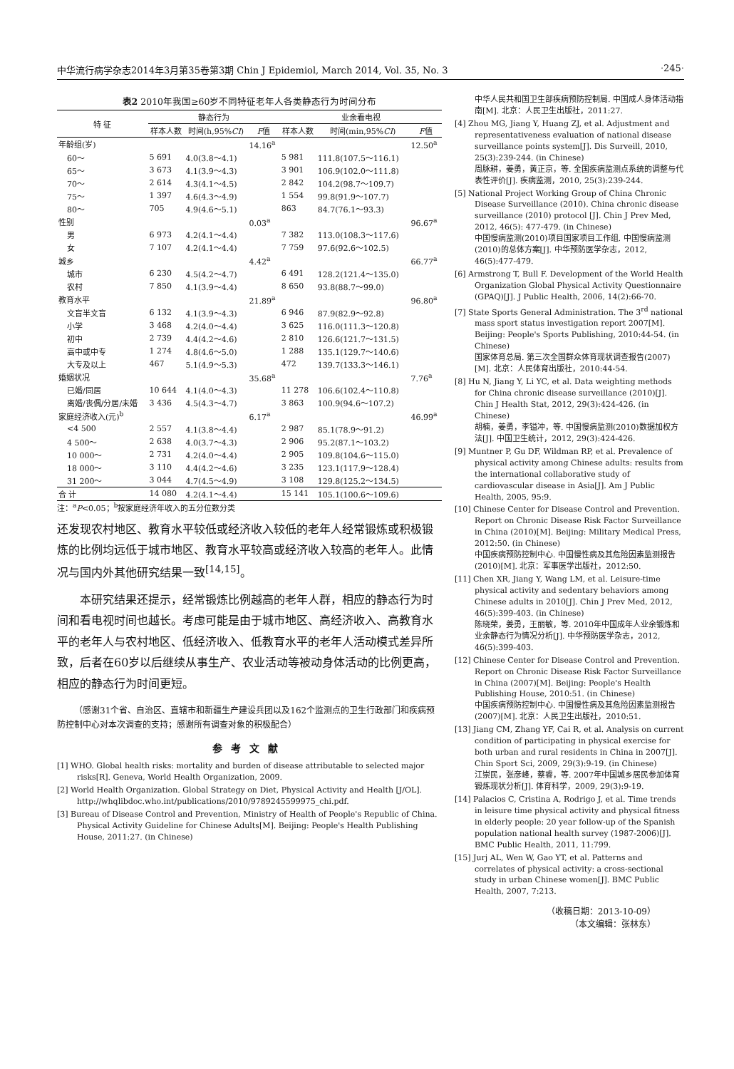中华流行病学杂志2014年3月第35卷第3期 Chin J Epidemiol, March 2014, Vol. 35, No. 3 ·245·
表2 2010年我国≥60岁不同特征老年人各类静态行为时间分布
| 特 征 | 静态行为 | | | 业余看电视 | | |
| --- | --- | --- | --- | --- | --- | --- |
| | 样本人数 | 时间(h,95% CI ) | F 值 | 样本人数 | 时间(min,95% CI ) | F 值 |
| 年龄组(岁) | | | 14.16<sup>a</sup> | | | 12.50<sup>a</sup> |
| 60～ | 5 691 | 4.0(3.8～4.1) | | 5 981 | 111.8(107.5～116.1) | |
| 65～ | 3 673 | 4.1(3.9～4.3) | | 3 901 | 106.9(102.0～111.8) | |
| 70～ | 2 614 | 4.3(4.1～4.5) | | 2 842 | 104.2(98.7～109.7) | |
| 75～ | 1 397 | 4.6(4.3～4.9) | | 1 554 | 99.8(91.9～107.7) | |
| 80～ | 705 | 4.9(4.6～5.1) | | 863 | 84.7(76.1～93.3) | |
| 性别 | | | 0.03<sup>a</sup> | | | 96.67<sup>a</sup> |
| 男 | 6 973 | 4.2(4.1～4.4) | | 7 382 | 113.0(108.3～117.6) | |
| 女 | 7 107 | 4.2(4.1～4.4) | | 7 759 | 97.6(92.6～102.5) | |
| 城乡 | | | 4.42<sup>a</sup> | | | 66.77<sup>a</sup> |
| 城市 | 6 230 | 4.5(4.2～4.7) | | 6 491 | 128.2(121.4～135.0) | |
| 农村 | 7 850 | 4.1(3.9～4.4) | | 8 650 | 93.8(88.7～99.0) | |
| 教育水平 | | | 21.89<sup>a</sup> | | | 96.80<sup>a</sup> |
| 文盲半文盲 | 6 132 | 4.1(3.9～4.3) | | 6 946 | 87.9(82.9～92.8) | |
| 小学 | 3 468 | 4.2(4.0～4.4) | | 3 625 | 116.0(111.3～120.8) | |
| 初中 | 2 739 | 4.4(4.2～4.6) | | 2 810 | 126.6(121.7～131.5) | |
| 高中或中专 | 1 274 | 4.8(4.6～5.0) | | 1 288 | 135.1(129.7～140.6) | |
| 大专及以上 | 467 | 5.1(4.9～5.3) | | 472 | 139.7(133.3～146.1) | |
| 婚姻状况 | | | 35.68<sup>a</sup> | | | 7.76<sup>a</sup> |
| 已婚/同居 | 10 644 | 4.1(4.0～4.3) | | 11 278 | 106.6(102.4～110.8) | |
| 离婚/丧偶/分居/未婚 | 3 436 | 4.5(4.3～4.7) | | 3 863 | 100.9(94.6～107.2) | |
| 家庭经济收入(元)<sup>b</sup> | | | 6.17<sup>a</sup> | | | 46.99<sup>a</sup> |
| <4 500 | 2 557 | 4.1(3.8～4.4) | | 2 987 | 85.1(78.9～91.2) | |
| 4 500～ | 2 638 | 4.0(3.7～4.3) | | 2 906 | 95.2(87.1～103.2) | |
| 10 000～ | 2 731 | 4.2(4.0～4.4) | | 2 905 | 109.8(104.6～115.0) | |
| 18 000～ | 3 110 | 4.4(4.2～4.6) | | 3 235 | 123.1(117.9～128.4) | |
| 31 200～ | 3 044 | 4.7(4.5～4.9) | | 3 108 | 129.8(125.2～134.5) | |
| 合 计 | 14 080 | 4.2(4.1～4.4) | | 15 141 | 105.1(100.6～109.6) | |
注：<sup>a</sup>P<0.05；<sup>b</sup>按家庭经济年收入的五分位数分类
还发现农村地区、教育水平较低或经济收入较低的老年人经常锻炼或积极锻炼的比例均远低于城市地区、教育水平较高或经济收入较高的老年人。此情况与国内外其他研究结果一致<sup>[14,15]</sup>。
本研究结果还提示，经常锻炼比例越高的老年人群，相应的静态行为时间和看电视时间也越长。考虑可能是由于城市地区、高经济收入、高教育水平的老年人与农村地区、低经济收入、低教育水平的老年人活动模式差异所致，后者在60岁以后继续从事生产、农业活动等被动身体活动的比例更高，相应的静态行为时间更短。
（感谢31个省、自治区、直辖市和新疆生产建设兵团以及162个监测点的卫生行政部门和疾病预防控制中心对本次调查的支持；感谢所有调查对象的积极配合）
参考文献
[1] WHO. Global health risks: mortality and burden of disease attributable to selected major risks[R]. Geneva, World Health Organization, 2009.
[2] World Health Organization. Global Strategy on Diet, Physical Activity and Health [J/OL]. http://whqlibdoc.who.int/publications/2010/9789245599975_chi.pdf.
[3] Bureau of Disease Control and Prevention, Ministry of Health of People's Republic of China. Physical Activity Guideline for Chinese Adults[M]. Beijing: People's Health Publishing House, 2011:27. (in Chinese)
中华人民共和国卫生部疾病预防控制局. 中国成人身体活动指南[M]. 北京：人民卫生出版社，2011:27.
[4] Zhou MG, Jiang Y, Huang ZJ, et al. Adjustment and representativeness evaluation of national disease surveillance points system[J]. Dis Surveill, 2010, 25(3):239-244. (in Chinese)
周脉耕，姜勇，黄正京，等. 全国疾病监测点系统的调整与代表性评价[J]. 疾病监测，2010, 25(3):239-244.
[5] National Project Working Group of China Chronic Disease Surveillance (2010). China chronic disease surveillance (2010) protocol [J]. Chin J Prev Med, 2012, 46(5): 477-479. (in Chinese)
中国慢病监测(2010)项目国家项目工作组. 中国慢病监测(2010)的总体方案[J]. 中华预防医学杂志，2012, 46(5):477-479.
[6] Armstrong T, Bull F. Development of the World Health Organization Global Physical Activity Questionnaire (GPAQ)[J]. J Public Health, 2006, 14(2):66-70.
[7] State Sports General Administration. The 3<sup>rd</sup> national mass sport status investigation report 2007[M]. Beijing: People's Sports Publishing, 2010:44-54. (in Chinese)
国家体育总局. 第三次全国群众体育现状调查报告(2007)[M]. 北京：人民体育出版社，2010:44-54.
[8] Hu N, Jiang Y, Li YC, et al. Data weighting methods for China chronic disease surveillance (2010)[J]. Chin J Health Stat, 2012, 29(3):424-426. (in Chinese)
胡楠，姜勇，李镒冲，等. 中国慢病监测(2010)数据加权方法[J]. 中国卫生统计，2012, 29(3):424-426.
[9] Muntner P, Gu DF, Wildman RP, et al. Prevalence of physical activity among Chinese adults: results from the international collaborative study of cardiovascular disease in Asia[J]. Am J Public Health, 2005, 95:9.
[10] Chinese Center for Disease Control and Prevention. Report on Chronic Disease Risk Factor Surveillance in China (2010)[M]. Beijing: Military Medical Press, 2012:50. (in Chinese)
中国疾病预防控制中心. 中国慢性病及其危险因素监测报告(2010)[M]. 北京：军事医学出版社，2012:50.
[11] Chen XR, Jiang Y, Wang LM, et al. Leisure-time physical activity and sedentary behaviors among Chinese adults in 2010[J]. Chin J Prev Med, 2012, 46(5):399-403. (in Chinese)
陈晓荣，姜勇，王丽敏，等. 2010年中国成年人业余锻炼和业余静态行为情况分析[J]. 中华预防医学杂志，2012, 46(5):399-403.
[12] Chinese Center for Disease Control and Prevention. Report on Chronic Disease Risk Factor Surveillance in China (2007)[M]. Beijing: People's Health Publishing House, 2010:51. (in Chinese)
中国疾病预防控制中心. 中国慢性病及其危险因素监测报告(2007)[M]. 北京：人民卫生出版社，2010:51.
[13] Jiang CM, Zhang YF, Cai R, et al. Analysis on current condition of participating in physical exercise for both urban and rural residents in China in 2007[J]. Chin Sport Sci, 2009, 29(3):9-19. (in Chinese)
江崇民，张彦峰，蔡睿，等. 2007年中国城乡居民参加体育锻炼现状分析[J]. 体育科学，2009, 29(3):9-19.
[14] Palacios C, Cristina A, Rodrigo J, et al. Time trends in leisure time physical activity and physical fitness in elderly people: 20 year follow-up of the Spanish population national health survey (1987-2006)[J]. BMC Public Health, 2011, 11:799.
[15] Jurj AL, Wen W, Gao YT, et al. Patterns and correlates of physical activity: a cross-sectional study in urban Chinese women[J]. BMC Public Health, 2007, 7:213.
（收稿日期：2013-10-09）
（本文编辑：张林东）